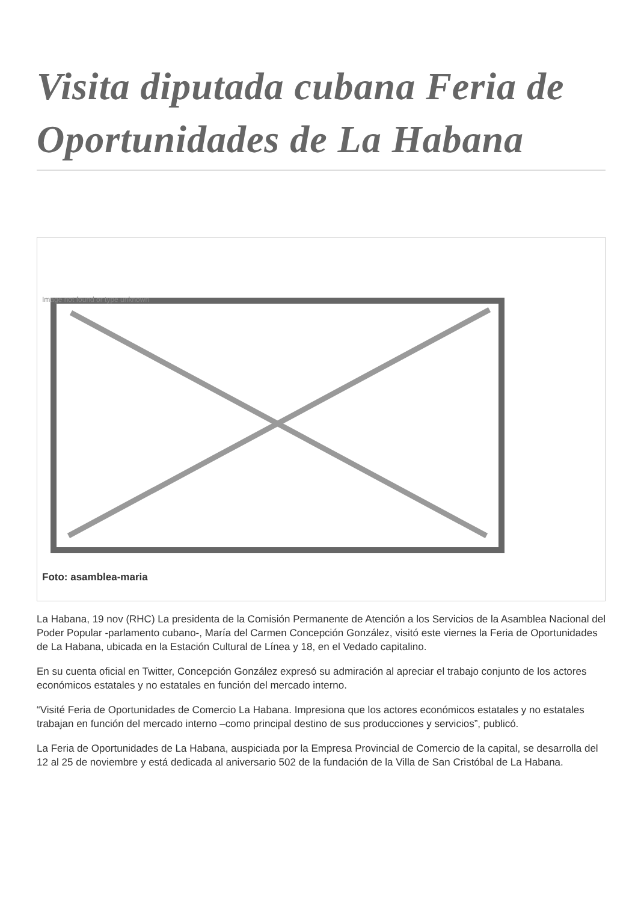Visita diputada cubana Feria de Oportunidades de La Habana
Image not found or type unknown
Foto: asamblea-maria
La Habana, 19 nov (RHC) La presidenta de la Comisión Permanente de Atención a los Servicios de la Asamblea Nacional del Poder Popular -parlamento cubano-, María del Carmen Concepción González, visitó este viernes la Feria de Oportunidades de La Habana, ubicada en la Estación Cultural de Línea y 18, en el Vedado capitalino.
En su cuenta oficial en Twitter, Concepción González expresó su admiración al apreciar el trabajo conjunto de los actores económicos estatales y no estatales en función del mercado interno.
“Visité Feria de Oportunidades de Comercio La Habana. Impresiona que los actores económicos estatales y no estatales trabajan en función del mercado interno –como principal destino de sus producciones y servicios”, publicó.
La Feria de Oportunidades de La Habana, auspiciada por la Empresa Provincial de Comercio de la capital, se desarrolla del 12 al 25 de noviembre y está dedicada al aniversario 502 de la fundación de la Villa de San Cristóbal de La Habana.